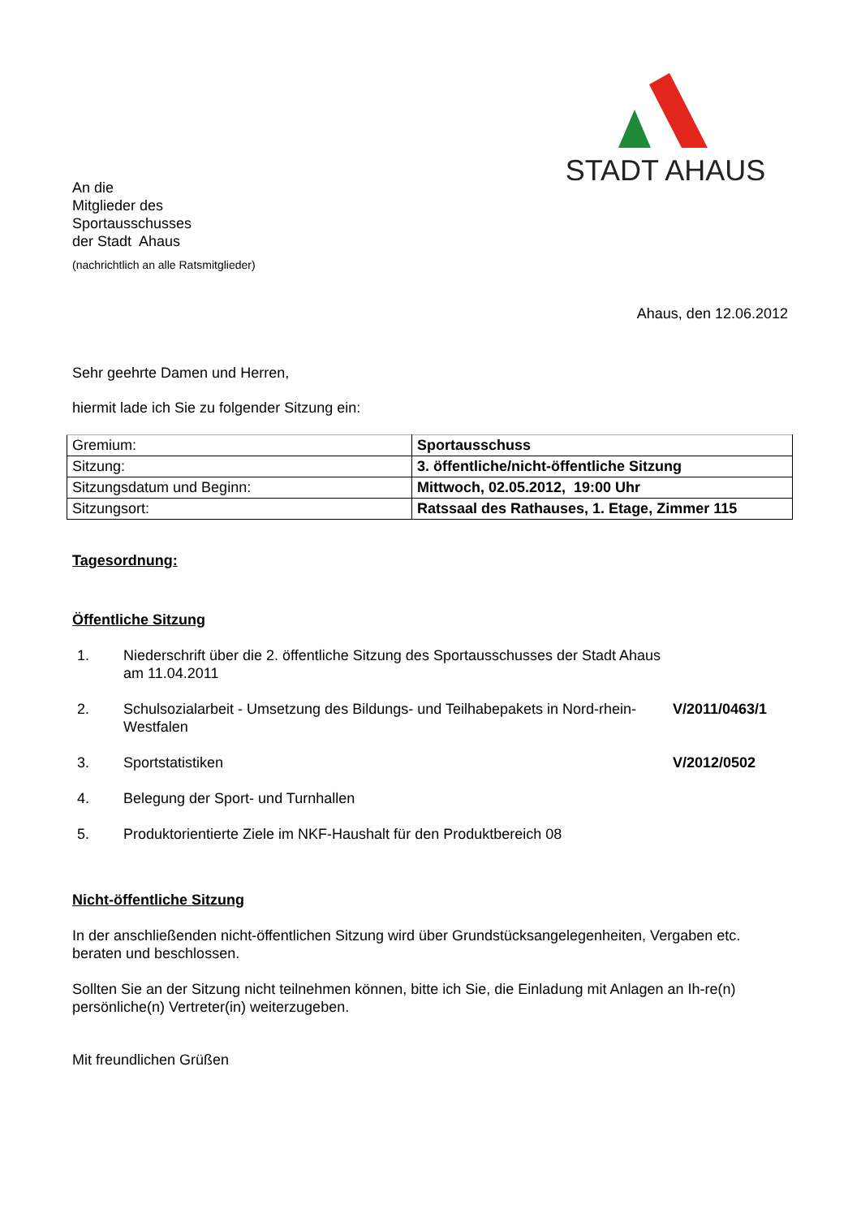STADT AHAUS
An die
Mitglieder des
Sportausschusses
der Stadt Ahaus
(nachrichtlich an alle Ratsmitglieder)
Ahaus, den 12.06.2012
Sehr geehrte Damen und Herren,
hiermit lade ich Sie zu folgender Sitzung ein:
| Gremium: | Sportausschuss |
| Sitzung: | 3. öffentliche/nicht-öffentliche Sitzung |
| Sitzungsdatum und Beginn: | Mittwoch, 02.05.2012, 19:00 Uhr |
| Sitzungsort: | Ratssaal des Rathauses, 1. Etage, Zimmer 115 |
Tagesordnung:
Öffentliche Sitzung
1. Niederschrift über die 2. öffentliche Sitzung des Sportausschusses der Stadt Ahaus am 11.04.2011
2. Schulsozialarbeit - Umsetzung des Bildungs- und Teilhabepakets in Nord-rhein-Westfalen
V/2011/0463/1
3. Sportstatistiken V/2012/0502
4. Belegung der Sport- und Turnhallen
5. Produktorientierte Ziele im NKF-Haushalt für den Produktbereich 08
Nicht-öffentliche Sitzung
In der anschließenden nicht-öffentlichen Sitzung wird über Grundstücksangelegenheiten, Vergaben etc. beraten und beschlossen.
Sollten Sie an der Sitzung nicht teilnehmen können, bitte ich Sie, die Einladung mit Anlagen an Ih-re(n) persönliche(n) Vertreter(in) weiterzugeben.
Mit freundlichen Grüßen